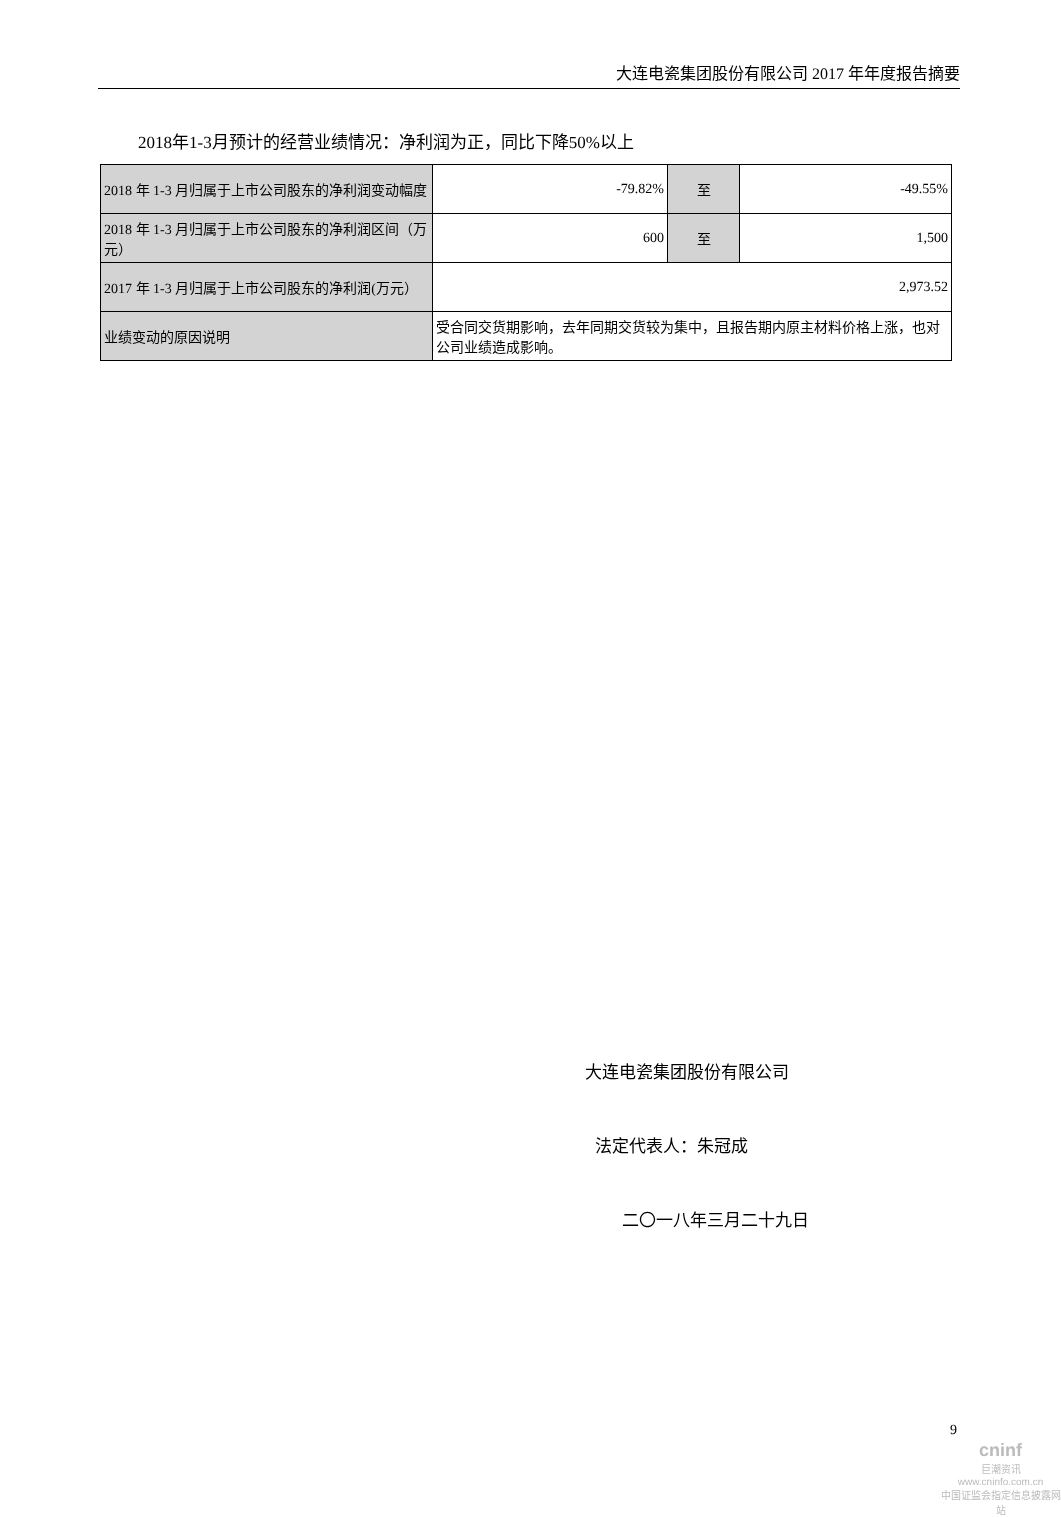大连电瓷集团股份有限公司 2017 年年度报告摘要
2018年1-3月预计的经营业绩情况：净利润为正，同比下降50%以上
| 2018 年 1-3 月归属于上市公司股东的净利润变动幅度 | -79.82% | 至 | -49.55% |
| 2018 年 1-3 月归属于上市公司股东的净利润区间（万元） | 600 | 至 | 1,500 |
| 2017 年 1-3 月归属于上市公司股东的净利润(万元） | 2,973.52 | | |
| 业绩变动的原因说明 | 受合同交货期影响，去年同期交货较为集中，且报告期内原主材料价格上涨，也对公司业绩造成影响。 | | |
大连电瓷集团股份有限公司
法定代表人：朱冠成
二〇一八年三月二十九日
9
cninf
巨潮资讯
www.cninfo.com.cn
中国证监会指定信息披露网站